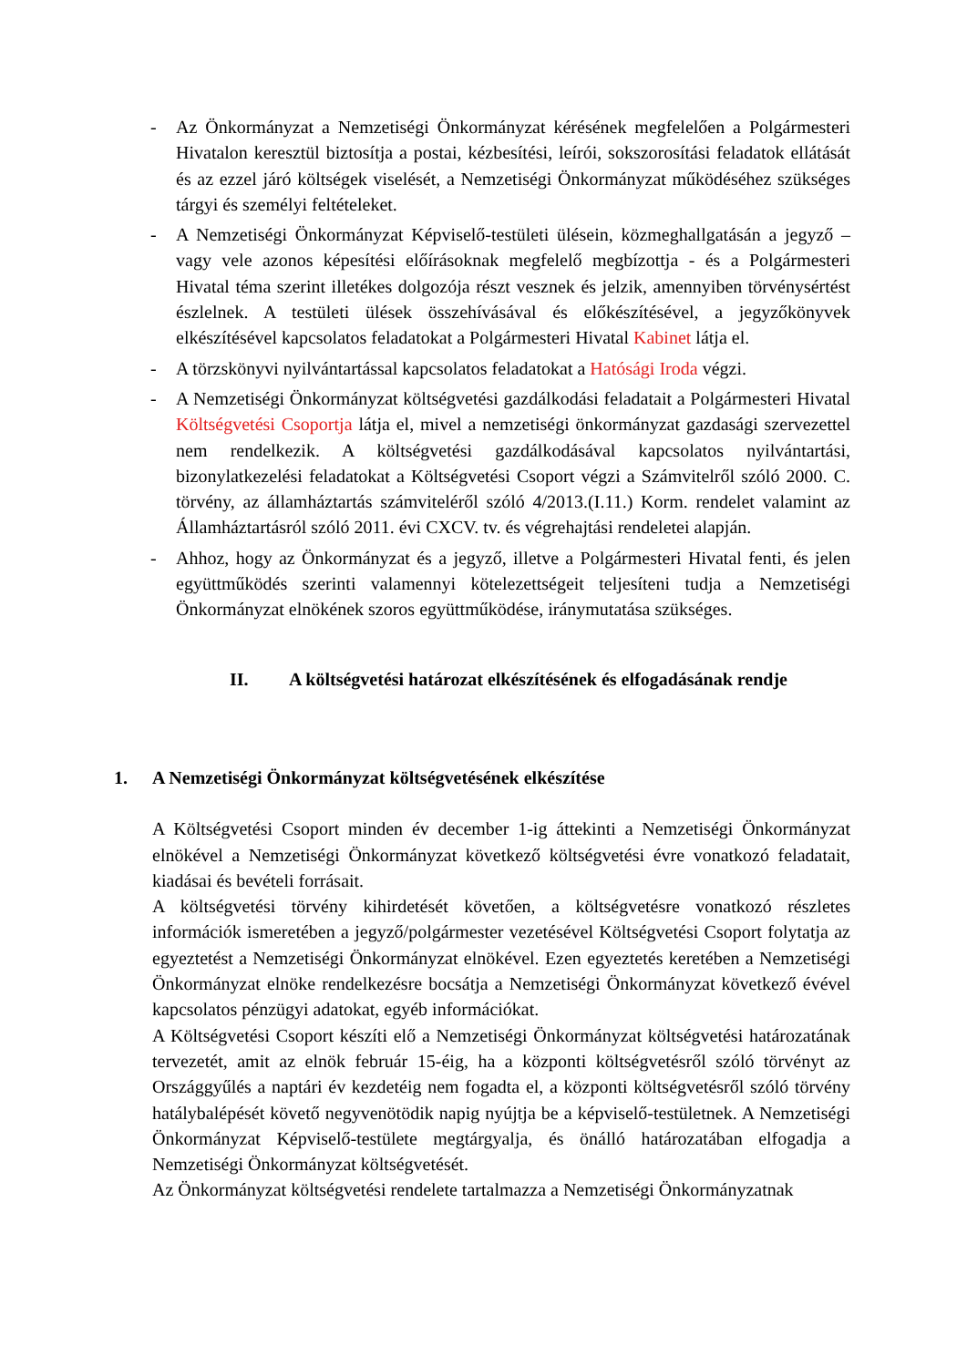- Az Önkormányzat a Nemzetiségi Önkormányzat kérésének megfelelően a Polgármesteri Hivatalon keresztül biztosítja a postai, kézbesítési, leírói, sokszorosítási feladatok ellátását és az ezzel járó költségek viselését, a Nemzetiségi Önkormányzat működéséhez szükséges tárgyi és személyi feltételeket.
- A Nemzetiségi Önkormányzat Képviselő-testületi ülésein, közmeghallgatásán a jegyző – vagy vele azonos képesítési előírásoknak megfelelő megbízottja - és a Polgármesteri Hivatal téma szerint illetékes dolgozója részt vesznek és jelzik, amennyiben törvénysértést észlelnek. A testületi ülések összehívásával és előkészítésével, a jegyzőkönyvek elkészítésével kapcsolatos feladatokat a Polgármesteri Hivatal Kabinet látja el.
- A törzskönyvi nyilvántartással kapcsolatos feladatokat a Hatósági Iroda végzi.
- A Nemzetiségi Önkormányzat költségvetési gazdálkodási feladatait a Polgármesteri Hivatal Költségvetési Csoportja látja el, mivel a nemzetiségi önkormányzat gazdasági szervezettel nem rendelkezik. A költségvetési gazdálkodásával kapcsolatos nyilvántartási, bizonylatkezelési feladatokat a Költségvetési Csoport végzi a Számvitelről szóló 2000. C. törvény, az államháztartás számviteléről szóló 4/2013.(I.11.) Korm. rendelet valamint az Államháztartásról szóló 2011. évi CXCV. tv. és végrehajtási rendeletei alapján.
- Ahhoz, hogy az Önkormányzat és a jegyző, illetve a Polgármesteri Hivatal fenti, és jelen együttműködés szerinti valamennyi kötelezettségeit teljesíteni tudja a Nemzetiségi Önkormányzat elnökének szoros együttműködése, iránymutatása szükséges.
II. A költségvetési határozat elkészítésének és elfogadásának rendje
1. A Nemzetiségi Önkormányzat költségvetésének elkészítése
A Költségvetési Csoport minden év december 1-ig áttekinti a Nemzetiségi Önkormányzat elnökével a Nemzetiségi Önkormányzat következő költségvetési évre vonatkozó feladatait, kiadásai és bevételi forrásait.
A költségvetési törvény kihirdetését követően, a költségvetésre vonatkozó részletes információk ismeretében a jegyző/polgármester vezetésével Költségvetési Csoport folytatja az egyeztetést a Nemzetiségi Önkormányzat elnökével. Ezen egyeztetés keretében a Nemzetiségi Önkormányzat elnöke rendelkezésre bocsátja a Nemzetiségi Önkormányzat következő évével kapcsolatos pénzügyi adatokat, egyéb információkat.
A Költségvetési Csoport készíti elő a Nemzetiségi Önkormányzat költségvetési határozatának tervezetét, amit az elnök február 15-éig, ha a központi költségvetésről szóló törvényt az Országgyűlés a naptári év kezdetéig nem fogadta el, a központi költségvetésről szóló törvény hatálybalépését követő negyvenötödik napig nyújtja be a képviselő-testületnek. A Nemzetiségi Önkormányzat Képviselő-testülete megtárgyalja, és önálló határozatában elfogadja a Nemzetiségi Önkormányzat költségvetését.
Az Önkormányzat költségvetési rendelete tartalmazza a Nemzetiségi Önkormányzatnak